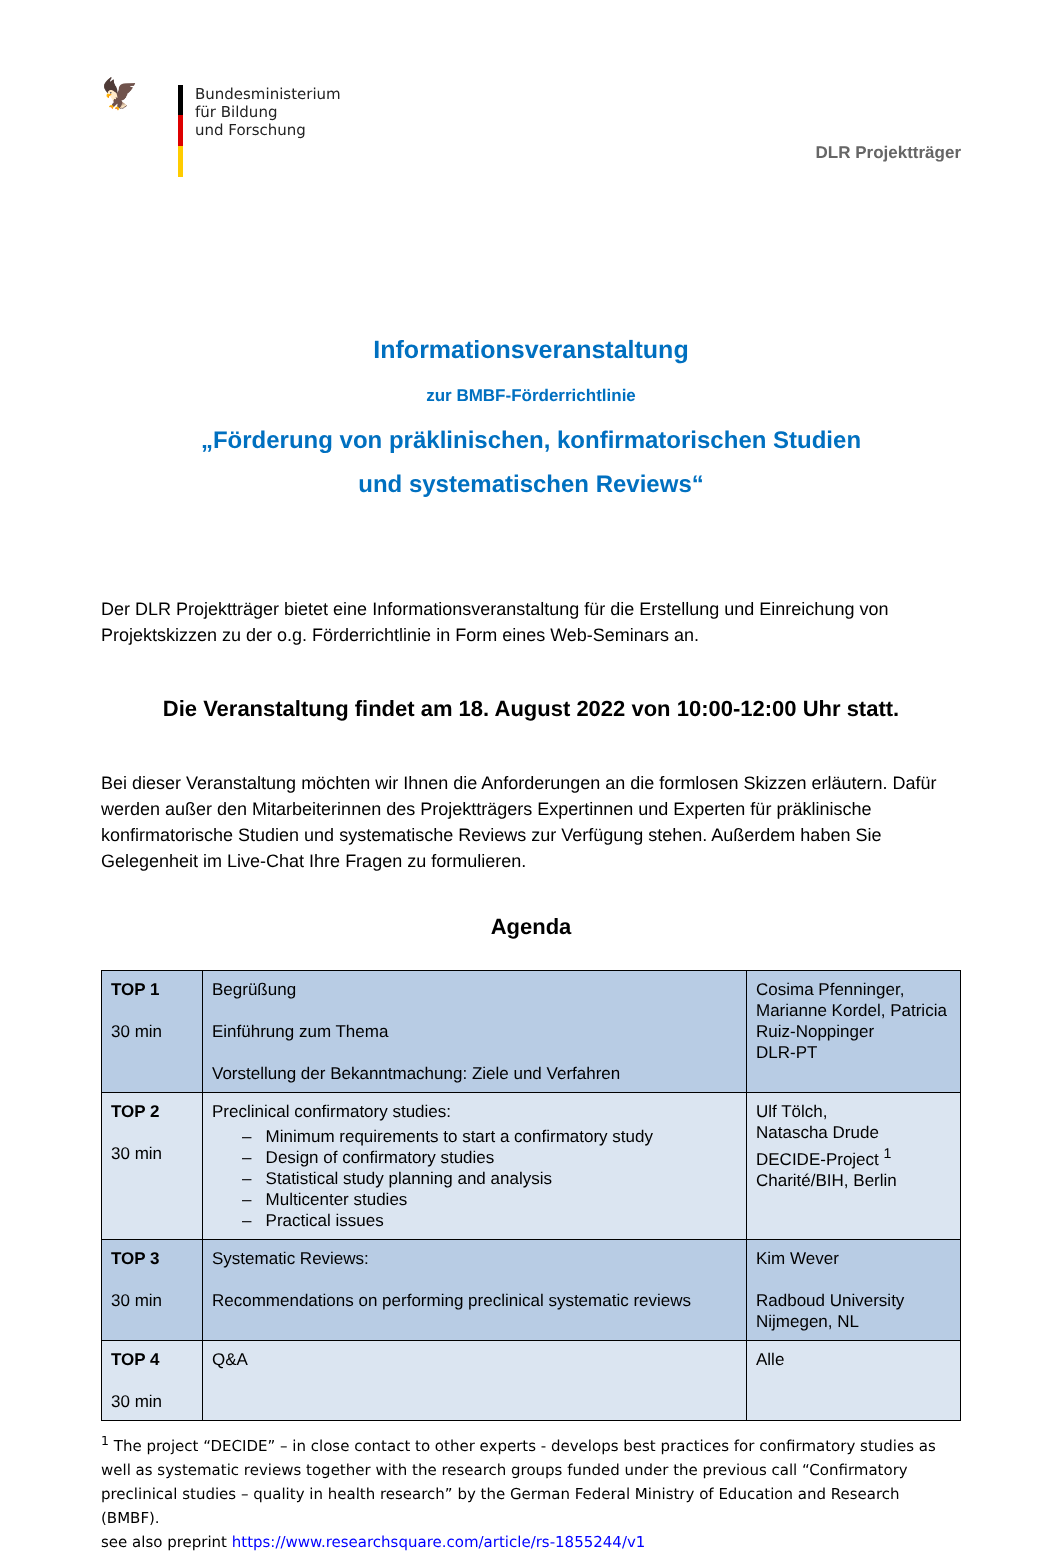🦅
Bundesministerium
für Bildung
und Forschung
DLR Projektträger
Informationsveranstaltung
zur BMBF-Förderrichtlinie
„Förderung von präklinischen, konfirmatorischen Studien
und systematischen Reviews“
Der DLR Projektträger bietet eine Informationsveranstaltung für die Erstellung und Einreichung von Projektskizzen zu der o.g. Förderrichtlinie in Form eines Web-Seminars an.
Die Veranstaltung findet am 18. August 2022 von 10:00-12:00 Uhr statt.
Bei dieser Veranstaltung möchten wir Ihnen die Anforderungen an die formlosen Skizzen erläutern. Dafür werden außer den Mitarbeiterinnen des Projektträgers Expertinnen und Experten für präklinische konfirmatorische Studien und systematische Reviews zur Verfügung stehen. Außerdem haben Sie Gelegenheit im Live-Chat Ihre Fragen zu formulieren.
Agenda
| TOP 1 30 min | Begrüßung Einführung zum Thema Vorstellung der Bekanntmachung: Ziele und Verfahren | Cosima Pfenninger, Marianne Kordel, Patricia Ruiz-Noppinger DLR-PT |
| TOP 2 30 min | Preclinical confirmatory studies: – Minimum requirements to start a confirmatory study – Design of confirmatory studies – Statistical study planning and analysis – Multicenter studies – Practical issues | Ulf Tölch, Natascha Drude DECIDE-Project <sup>1</sup> Charité/BIH, Berlin |
| TOP 3 30 min | Systematic Reviews: Recommendations on performing preclinical systematic reviews | Kim Wever Radboud University Nijmegen, NL |
| TOP 4 30 min | Q&A | Alle |
<sup>1</sup> The project “DECIDE” – in close contact to other experts - develops best practices for confirmatory studies as well as systematic reviews together with the research groups funded under the previous call “Confirmatory preclinical studies – quality in health research” by the German Federal Ministry of Education and Research (BMBF).
see also preprint https://www.researchsquare.com/article/rs-1855244/v1